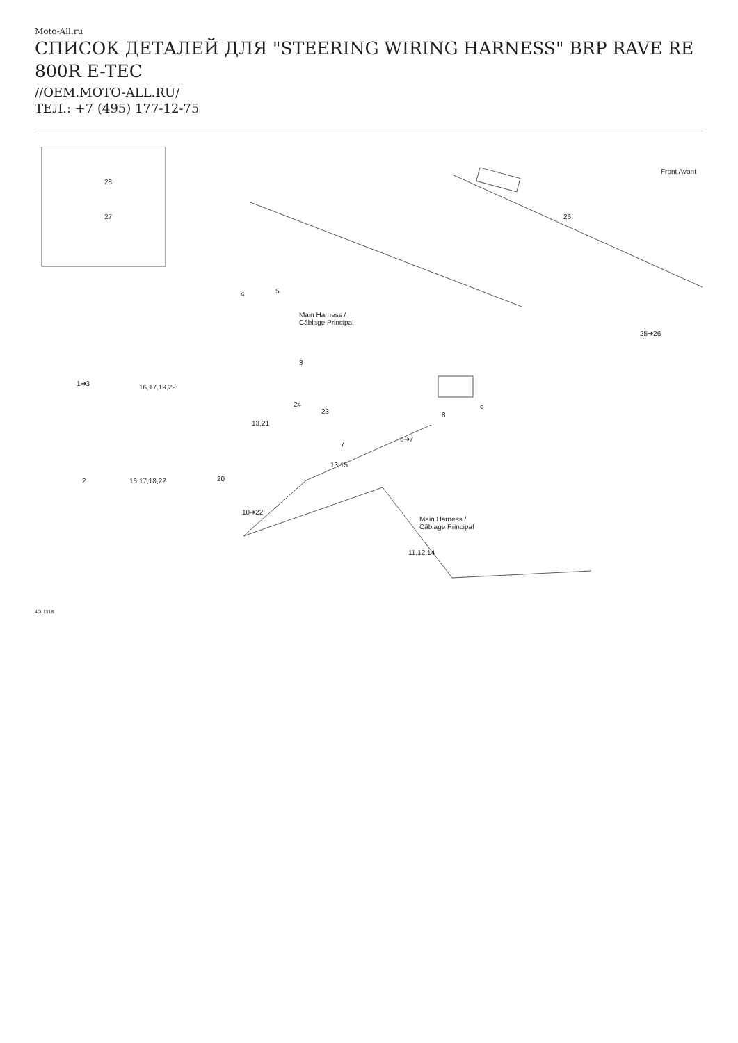Moto-All.ru
СПИСОК ДЕТАЛЕЙ ДЛЯ "STEERING WIRING HARNESS" BRP RAVE RE 800R E-TEC
//OEM.MOTO-ALL.RU/
ТЕЛ.: +7 (495) 177-12-75
28
27
Front Avant
26
4 5
Main Harness /
Câblage Principal
25➔26
3
1➔3 16,17,19,22
24
23 9
8
13,21
7
6➔7
13,15
2 16,17,18,22 20
10➔22
Main Harness /
Câblage Principal
11,12,14
40L1316